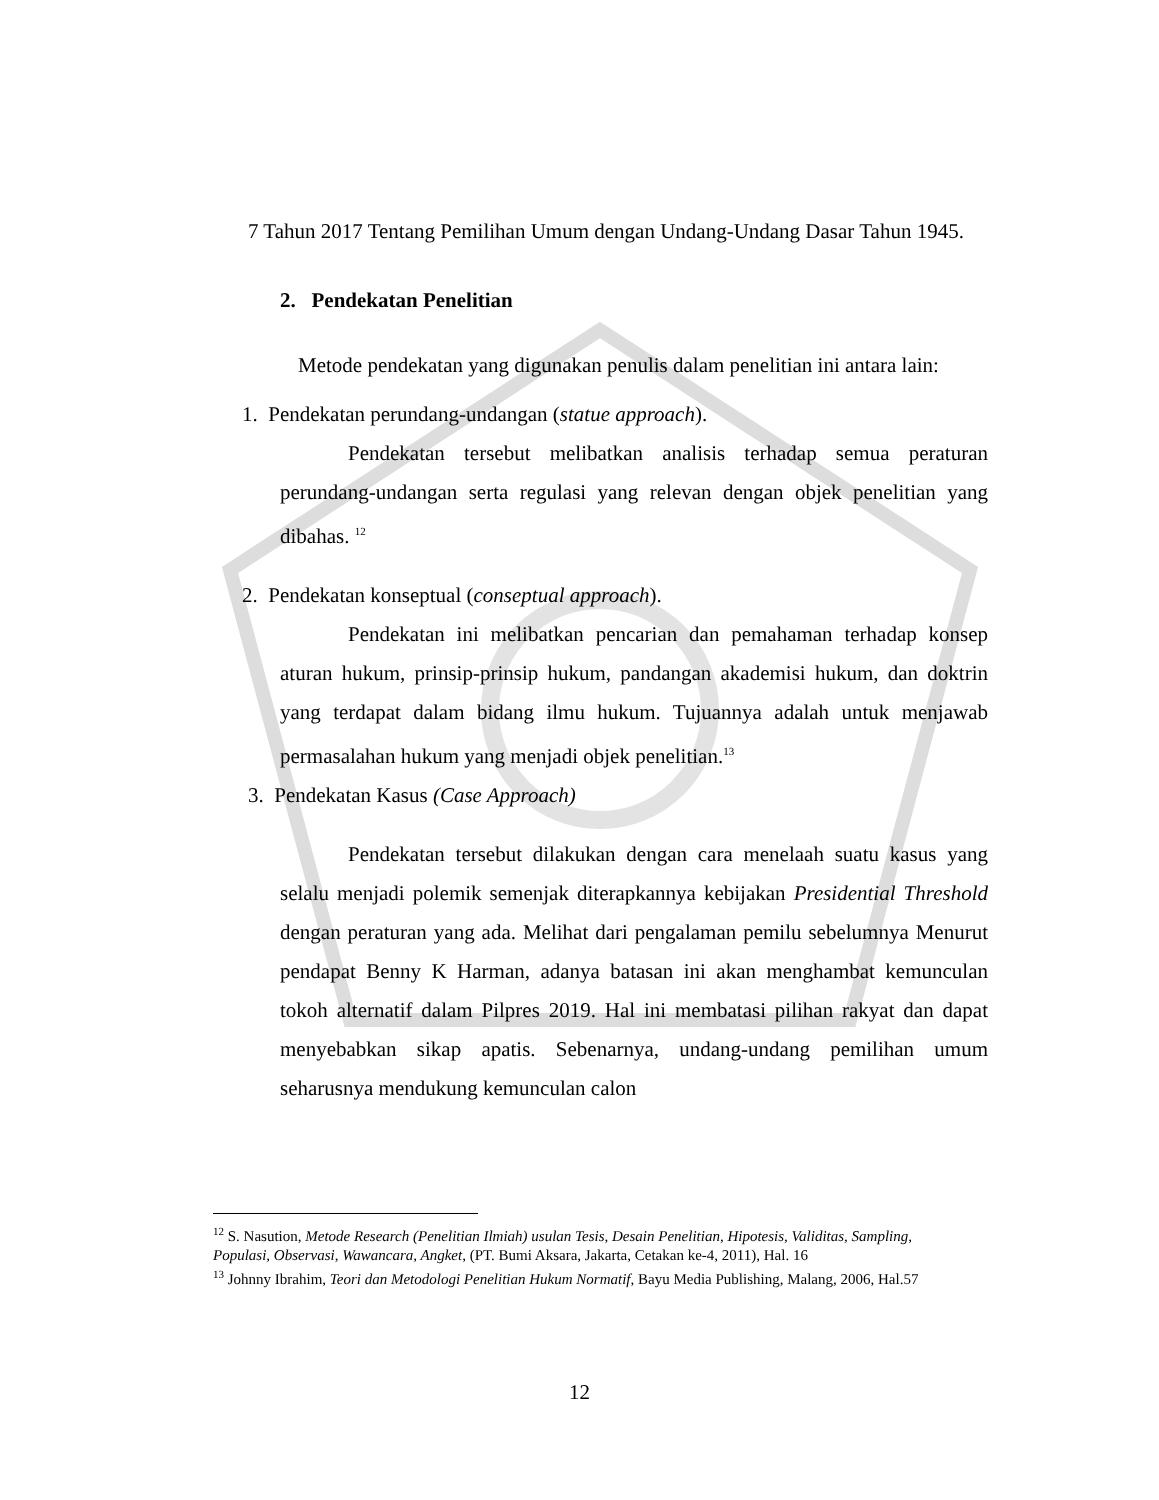7 Tahun 2017 Tentang Pemilihan Umum dengan Undang-Undang Dasar Tahun 1945.
2. Pendekatan Penelitian
Metode pendekatan yang digunakan penulis dalam penelitian ini antara lain:
1. Pendekatan perundang-undangan (statue approach).
Pendekatan tersebut melibatkan analisis terhadap semua peraturan perundang-undangan serta regulasi yang relevan dengan objek penelitian yang dibahas. <sup>12</sup>
2. Pendekatan konseptual (conseptual approach).
Pendekatan ini melibatkan pencarian dan pemahaman terhadap konsep aturan hukum, prinsip-prinsip hukum, pandangan akademisi hukum, dan doktrin yang terdapat dalam bidang ilmu hukum. Tujuannya adalah untuk menjawab permasalahan hukum yang menjadi objek penelitian.<sup>13</sup>
3. Pendekatan Kasus (Case Approach)
Pendekatan tersebut dilakukan dengan cara menelaah suatu kasus yang selalu menjadi polemik semenjak diterapkannya kebijakan Presidential Threshold dengan peraturan yang ada. Melihat dari pengalaman pemilu sebelumnya Menurut pendapat Benny K Harman, adanya batasan ini akan menghambat kemunculan tokoh alternatif dalam Pilpres 2019. Hal ini membatasi pilihan rakyat dan dapat menyebabkan sikap apatis. Sebenarnya, undang-undang pemilihan umum seharusnya mendukung kemunculan calon
<sup>12</sup> S. Nasution, Metode Research (Penelitian Ilmiah) usulan Tesis, Desain Penelitian, Hipotesis, Validitas, Sampling, Populasi, Observasi, Wawancara, Angket, (PT. Bumi Aksara, Jakarta, Cetakan ke-4, 2011), Hal. 16
<sup>13</sup> Johnny Ibrahim, Teori dan Metodologi Penelitian Hukum Normatif, Bayu Media Publishing, Malang, 2006, Hal.57
12